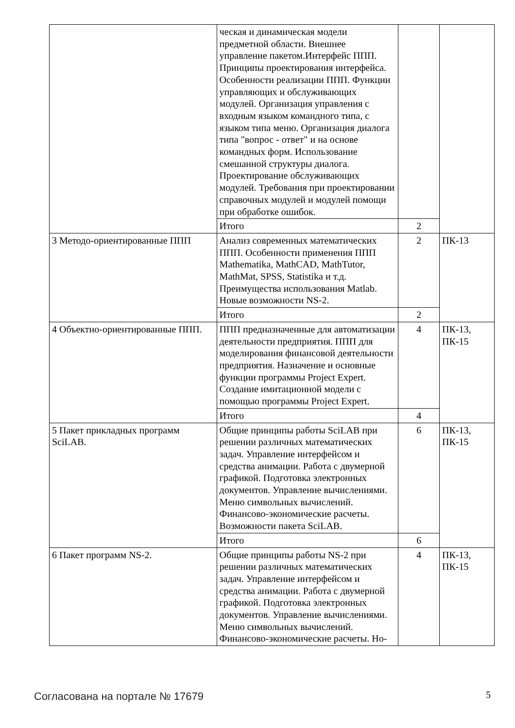| | ческая и динамическая модели предметной области. Внешнее управление пакетом.Интерфейс ППП. Принципы проектирования интерфейса. Особенности реализации ППП. Функции управляющих и обслуживающих модулей. Организация управления с входным языком командного типа, с языком типа меню. Организация диалога типа "вопрос - ответ" и на основе командных форм. Использование смешанной структуры диалога. Проектирование обслуживающих модулей. Требования при проектировании справочных модулей и модулей помощи при обработке ошибок. | | |
| | Итого | 2 | |
| 3 Методо-ориентированные ППП | Анализ современных математических ППП. Особенности применения ППП Mathematika, MathCAD, MathTutor, MathMat, SPSS, Statistika и т.д. Преимущества использования Matlab. Новые возможности NS-2. | 2 | ПК-13 |
| | Итого | 2 | |
| 4 Объектно-ориентированные ППП. | ППП предназначенные для автоматизации деятельности предприятия. ППП для моделирования финансовой деятельности предприятия. Назначение и основные функции программы Project Expert. Создание имитационной модели с помощью программы Project Expert. | 4 | ПК-13, ПК-15 |
| | Итого | 4 | |
| 5 Пакет прикладных программ SciLAB. | Общие принципы работы SciLAB при решении различных математических задач. Управление интерфейсом и средства анимации. Работа с двумерной графикой. Подготовка электронных документов. Управление вычислениями. Меню символьных вычислений. Финансово-экономические расчеты. Возможности пакета SciLAB. | 6 | ПК-13, ПК-15 |
| | Итого | 6 | |
| 6 Пакет программ NS-2. | Общие принципы работы NS-2 при решении различных математических задач. Управление интерфейсом и средства анимации. Работа с двумерной графикой. Подготовка электронных документов. Управление вычислениями. Меню символьных вычислений. Финансово-экономические расчеты. Но- | 4 | ПК-13, ПК-15 |
Согласована на портале № 17679 5